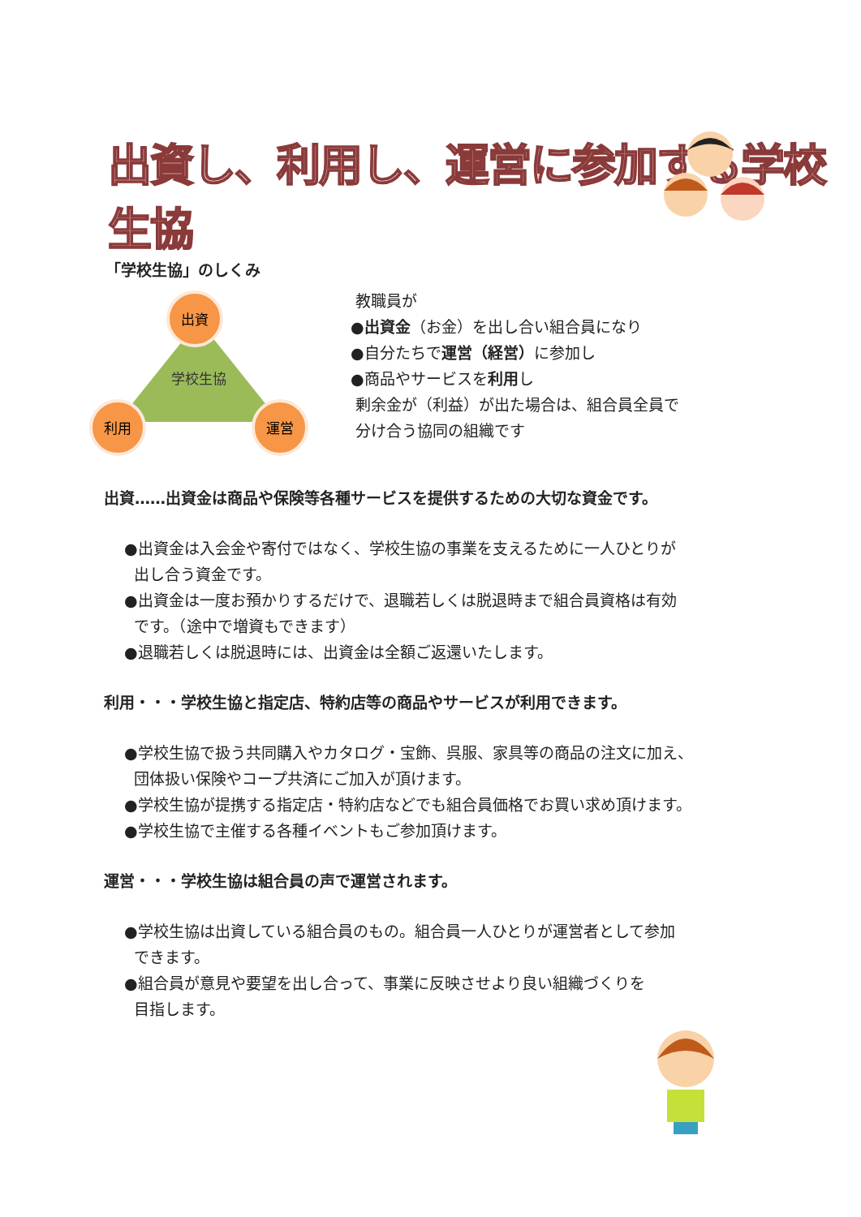出資し、利用し、運営に参加する学校生協
「学校生協」のしくみ
学校生協
出資
利用
運営
教職員が
●出資金（お金）を出し合い組合員になり
●自分たちで運営（経営）に参加し
●商品やサービスを利用し
剰余金が（利益）が出た場合は、組合員全員で
分け合う協同の組織です
出資……出資金は商品や保険等各種サービスを提供するための大切な資金です。
●出資金は入会金や寄付ではなく、学校生協の事業を支えるために一人ひとりが
出し合う資金です。
●出資金は一度お預かりするだけで、退職若しくは脱退時まで組合員資格は有効
です。（途中で増資もできます）
●退職若しくは脱退時には、出資金は全額ご返還いたします。
利用・・・学校生協と指定店、特約店等の商品やサービスが利用できます。
●学校生協で扱う共同購入やカタログ・宝飾、呉服、家具等の商品の注文に加え、
団体扱い保険やコープ共済にご加入が頂けます。
●学校生協が提携する指定店・特約店などでも組合員価格でお買い求め頂けます。
●学校生協で主催する各種イベントもご参加頂けます。
運営・・・学校生協は組合員の声で運営されます。
●学校生協は出資している組合員のもの。組合員一人ひとりが運営者として参加
できます。
●組合員が意見や要望を出し合って、事業に反映させより良い組織づくりを
目指します。